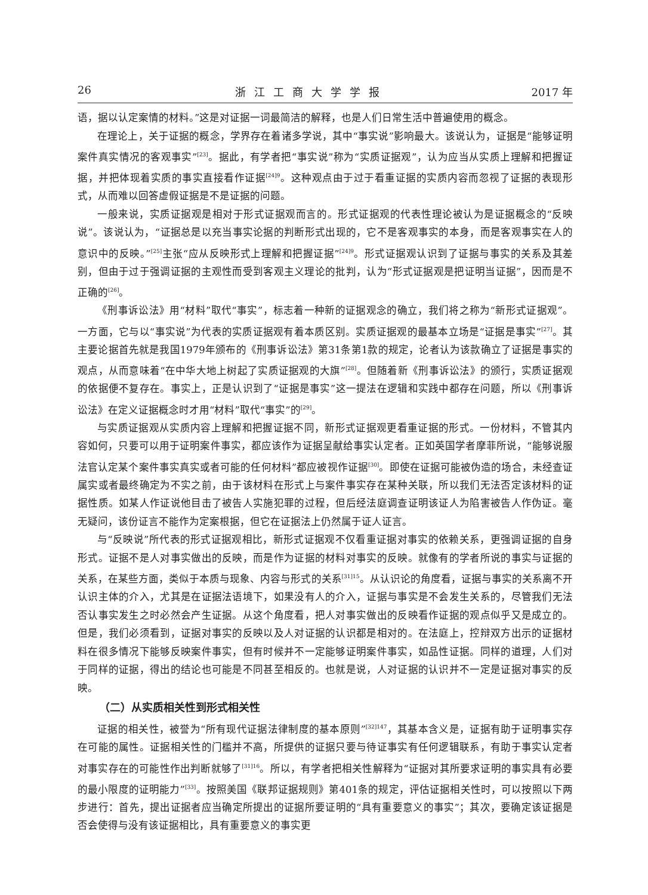26 浙江工商大学学报 2017 年
语，据以认定案情的材料。”这是对证据一词最简洁的解释，也是人们日常生活中普遍使用的概念。
在理论上，关于证据的概念，学界存在着诸多学说，其中“事实说”影响最大。该说认为，证据是“能够证明案件真实情况的客观事实”<sup>[23]</sup>。据此，有学者把“事实说”称为“实质证据观”，认为应当从实质上理解和把握证据，并把体现着实质的事实直接看作证据<sup>[24]9</sup>。这种观点由于过于看重证据的实质内容而忽视了证据的表现形式，从而难以回答虚假证据是不是证据的问题。
一般来说，实质证据观是相对于形式证据观而言的。形式证据观的代表性理论被认为是证据概念的“反映说”。该说认为，“证据总是以充当事实论据的判断形式出现的，它不是客观事实的本身，而是客观事实在人的意识中的反映。”<sup>[25]</sup>主张“应从反映形式上理解和把握证据”<sup>[24]9</sup>。形式证据观认识到了证据与事实的关系及其差别，但由于过于强调证据的主观性而受到客观主义理论的批判，认为“形式证据观是把证明当证据”，因而是不正确的<sup>[26]</sup>。
《刑事诉讼法》用“材料”取代“事实”，标志着一种新的证据观念的确立，我们将之称为“新形式证据观”。一方面，它与以“事实说”为代表的实质证据观有着本质区别。实质证据观的最基本立场是“证据是事实”<sup>[27]</sup>。其主要论据首先就是我国1979年颁布的《刑事诉讼法》第31条第1款的规定，论者认为该款确立了证据是事实的观点，从而意味着“在中华大地上树起了实质证据观的大旗”<sup>[28]</sup>。但随着新《刑事诉讼法》的颁行，实质证据观的依据便不复存在。事实上，正是认识到了“证据是事实”这一提法在逻辑和实践中都存在问题，所以《刑事诉讼法》在定义证据概念时才用“材料”取代“事实”的<sup>[29]</sup>。
与实质证据观从实质内容上理解和把握证据不同，新形式证据观更看重证据的形式。一份材料，不管其内容如何，只要可以用于证明案件事实，都应该作为证据呈献给事实认定者。正如英国学者摩菲所说，“能够说服法官认定某个案件事实真实或者可能的任何材料”都应被视作证据<sup>[30]</sup>。即使在证据可能被伪造的场合，未经查证属实或者最终确定为不实之前，由于该材料在形式上与案件事实存在某种关联，所以我们无法否定该材料的证据性质。如某人作证说他目击了被告人实施犯罪的过程，但后经法庭调查证明该证人为陷害被告人作伪证。毫无疑问，该份证言不能作为定案根据，但它在证据法上仍然属于证人证言。
与“反映说”所代表的形式证据观相比，新形式证据观不仅看重证据对事实的依赖关系，更强调证据的自身形式。证据不是人对事实做出的反映，而是作为证据的材料对事实的反映。就像有的学者所说的事实与证据的关系，在某些方面，类似于本质与现象、内容与形式的关系<sup>[31]15</sup>。从认识论的角度看，证据与事实的关系离不开认识主体的介入，尤其是在证据法语境下，如果没有人的介入，证据与事实是不会发生关系的，尽管我们无法否认事实发生之时必然会产生证据。从这个角度看，把人对事实做出的反映看作证据的观点似乎又是成立的。但是，我们必须看到，证据对事实的反映以及人对证据的认识都是相对的。在法庭上，控辩双方出示的证据材料在很多情况下能够反映案件事实，但有时候并不一定能够证明案件事实，如品性证据。同样的道理，人们对于同样的证据，得出的结论也可能是不同甚至相反的。也就是说，人对证据的认识并不一定是证据对事实的反映。
（二）从实质相关性到形式相关性
证据的相关性，被誉为“所有现代证据法律制度的基本原则”<sup>[32]147</sup>，其基本含义是，证据有助于证明事实存在可能的属性。证据相关性的门槛并不高，所提供的证据只要与待证事实有任何逻辑联系，有助于事实认定者对事实存在的可能性作出判断就够了<sup>[31]16</sup>。所以，有学者把相关性解释为“证据对其所要求证明的事实具有必要的最小限度的证明能力”<sup>[33]</sup>。按照美国《联邦证据规则》第401条的规定，评估证据相关性时，可以按照以下两步进行：首先，提出证据者应当确定所提出的证据所要证明的“具有重要意义的事实”；其次，要确定该证据是否会使得与没有该证据相比，具有重要意义的事实更